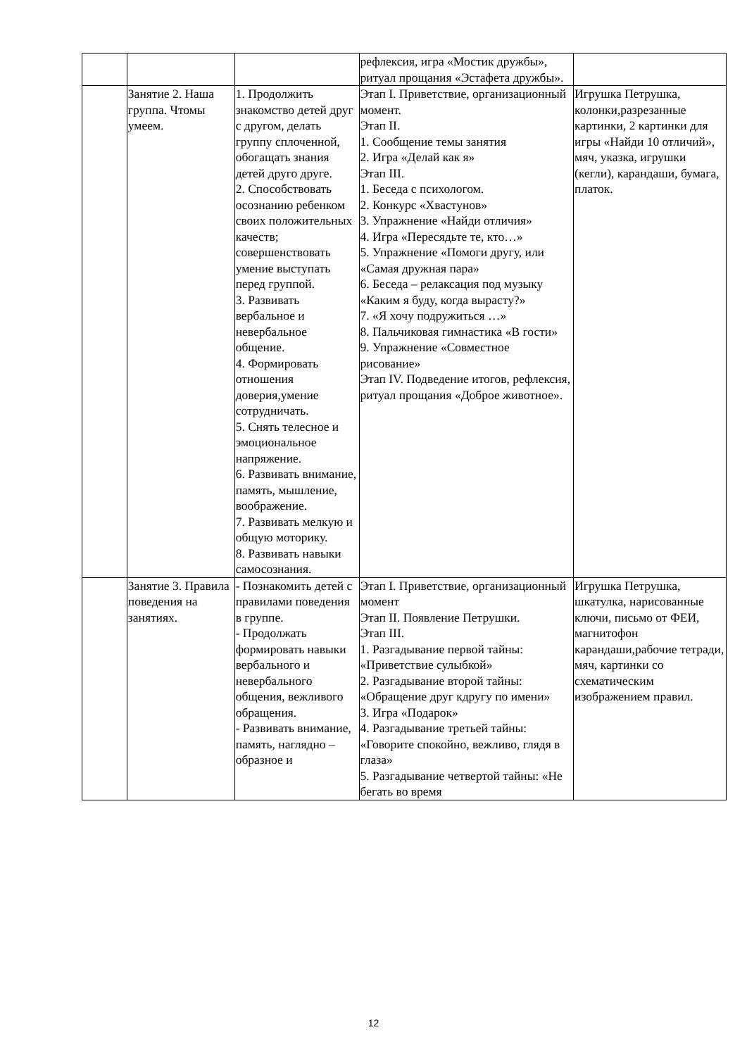| | | | рефлексия, игра «Мостик дружбы», ритуал прощания «Эстафета дружбы». | |
| | Занятие 2. Наша группа. Чтомы умеем. | 1. Продолжить знакомство детей друг с другом, делать группу сплоченной, обогащать знания детей друго друге. 2. Способствовать осознанию ребенком своих положительных качеств; совершенствовать умение выступать перед группой. 3. Развивать вербальное и невербальное общение. 4. Формировать отношения доверия,умение сотрудничать. 5. Снять телесное и эмоциональное напряжение. 6. Развивать внимание, память, мышление, воображение. 7. Развивать мелкую и общую моторику. 8. Развивать навыки самосознания. | Этап I. Приветствие, организационный момент. Этап II. 1. Сообщение темы занятия 2. Игра «Делай как я» Этап III. 1. Беседа с психологом. 2. Конкурс «Хвастунов» 3. Упражнение «Найди отличия» 4. Игра «Пересядьте те, кто…» 5. Упражнение «Помоги другу, или «Самая дружная пара» 6. Беседа – релаксация под музыку «Каким я буду, когда вырасту?» 7. «Я хочу подружиться …» 8. Пальчиковая гимнастика «В гости» 9. Упражнение «Совместное рисование» Этап IV. Подведение итогов, рефлексия, ритуал прощания «Доброе животное». | Игрушка Петрушка, колонки,разрезанные картинки, 2 картинки для игры «Найди 10 отличий», мяч, указка, игрушки (кегли), карандаши, бумага, платок. |
| | Занятие 3. Правила поведения на занятиях. | - Познакомить детей с правилами поведения в группе. - Продолжать формировать навыки вербального и невербального общения, вежливого обращения. - Развивать внимание, память, наглядно – образное и | Этап I. Приветствие, организационный момент Этап II. Появление Петрушки. Этап III. 1. Разгадывание первой тайны: «Приветствие сулыбкой» 2. Разгадывание второй тайны: «Обращение друг кдругу по имени» 3. Игра «Подарок» 4. Разгадывание третьей тайны: «Говорите спокойно, вежливо, глядя в глаза» 5. Разгадывание четвертой тайны: «Не бегать во время | Игрушка Петрушка, шкатулка, нарисованные ключи, письмо от ФЕИ, магнитофон карандаши,рабочие тетради, мяч, картинки со схематическим изображением правил. |
12